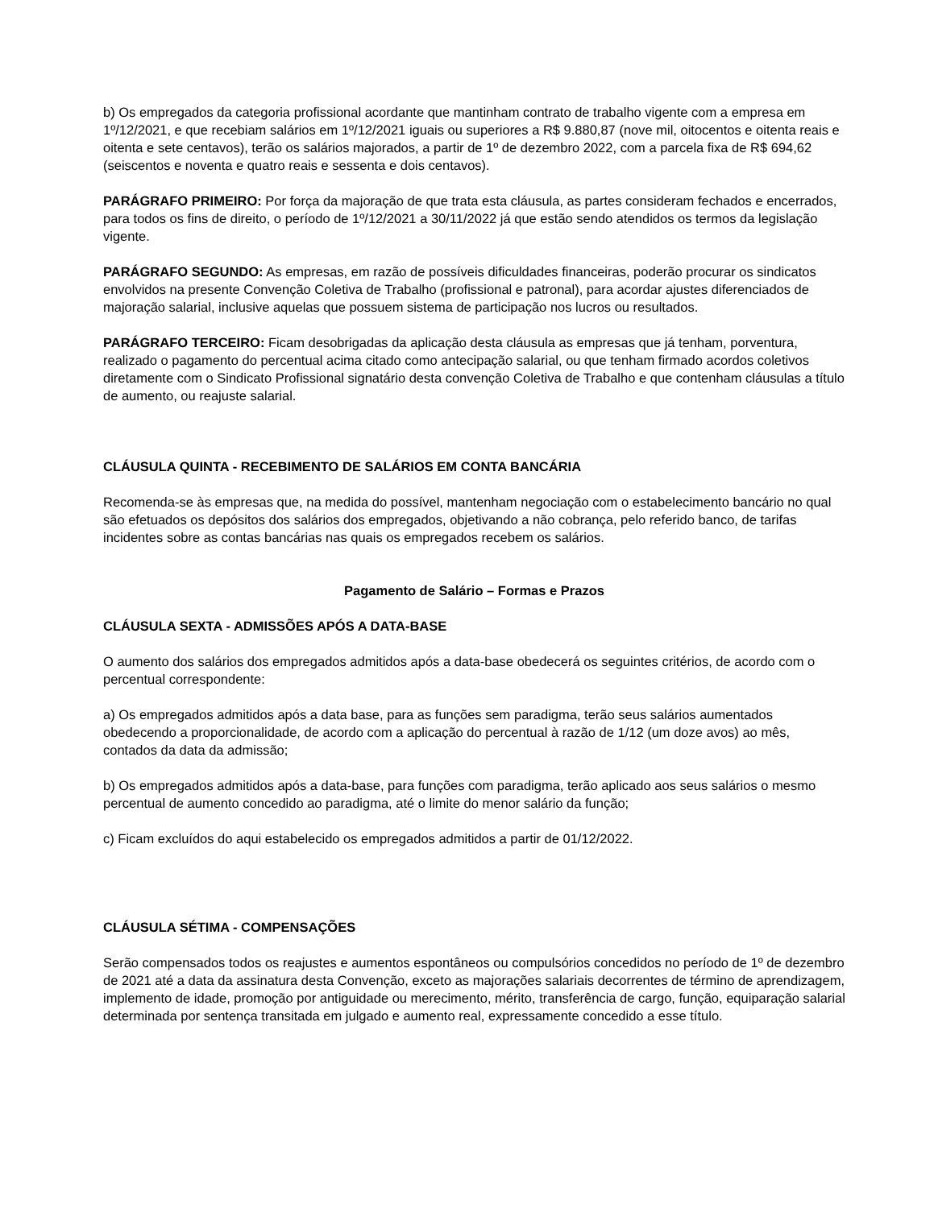b) Os empregados da categoria profissional acordante que mantinham contrato de trabalho vigente com a empresa em 1º/12/2021, e que recebiam salários em 1º/12/2021 iguais ou superiores a R$ 9.880,87 (nove mil, oitocentos e oitenta reais e oitenta e sete centavos), terão os salários majorados, a partir de 1º de dezembro 2022, com a parcela fixa de R$ 694,62 (seiscentos e noventa e quatro reais e sessenta e dois centavos).
PARÁGRAFO PRIMEIRO: Por força da majoração de que trata esta cláusula, as partes consideram fechados e encerrados, para todos os fins de direito, o período de 1º/12/2021 a 30/11/2022 já que estão sendo atendidos os termos da legislação vigente.
PARÁGRAFO SEGUNDO: As empresas, em razão de possíveis dificuldades financeiras, poderão procurar os sindicatos envolvidos na presente Convenção Coletiva de Trabalho (profissional e patronal), para acordar ajustes diferenciados de majoração salarial, inclusive aquelas que possuem sistema de participação nos lucros ou resultados.
PARÁGRAFO TERCEIRO: Ficam desobrigadas da aplicação desta cláusula as empresas que já tenham, porventura, realizado o pagamento do percentual acima citado como antecipação salarial, ou que tenham firmado acordos coletivos diretamente com o Sindicato Profissional signatário desta convenção Coletiva de Trabalho e que contenham cláusulas a título de aumento, ou reajuste salarial.
CLÁUSULA QUINTA - RECEBIMENTO DE SALÁRIOS EM CONTA BANCÁRIA
Recomenda-se às empresas que, na medida do possível, mantenham negociação com o estabelecimento bancário no qual são efetuados os depósitos dos salários dos empregados, objetivando a não cobrança, pelo referido banco, de tarifas incidentes sobre as contas bancárias nas quais os empregados recebem os salários.
Pagamento de Salário – Formas e Prazos
CLÁUSULA SEXTA - ADMISSÕES APÓS A DATA-BASE
O aumento dos salários dos empregados admitidos após a data-base obedecerá os seguintes critérios, de acordo com o percentual correspondente:
a) Os empregados admitidos após a data base, para as funções sem paradigma, terão seus salários aumentados obedecendo a proporcionalidade, de acordo com a aplicação do percentual à razão de 1/12 (um doze avos) ao mês, contados da data da admissão;
b) Os empregados admitidos após a data-base, para funções com paradigma, terão aplicado aos seus salários o mesmo percentual de aumento concedido ao paradigma, até o limite do menor salário da função;
c) Ficam excluídos do aqui estabelecido os empregados admitidos a partir de 01/12/2022.
CLÁUSULA SÉTIMA - COMPENSAÇÕES
Serão compensados todos os reajustes e aumentos espontâneos ou compulsórios concedidos no período de 1º de dezembro de 2021 até a data da assinatura desta Convenção, exceto as majorações salariais decorrentes de término de aprendizagem, implemento de idade, promoção por antiguidade ou merecimento, mérito, transferência de cargo, função, equiparação salarial determinada por sentença transitada em julgado e aumento real, expressamente concedido a esse título.